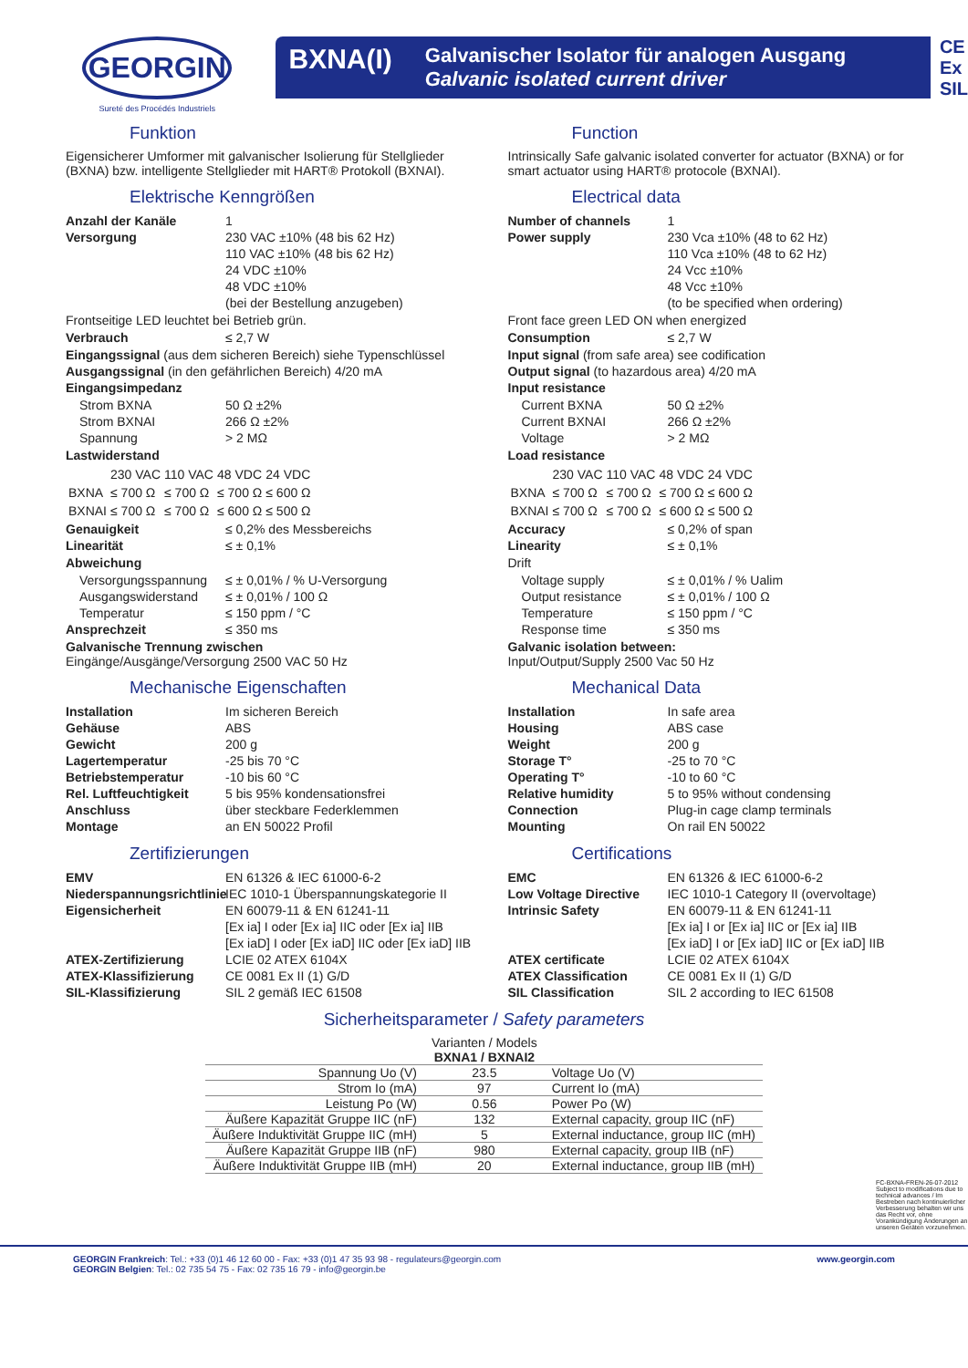GEORGIN
Sureté des Procédés Industriels
BXNA(I) Galvanischer Isolator für analogen Ausgang
Galvanic isolated current driver
CE
Ex
SIL
Funktion
Eigensicherer Umformer mit galvanischer Isolierung für Stellglieder (BXNA) bzw. intelligente Stellglieder mit HART® Protokoll (BXNAI).
Elektrische Kenngrößen
Anzahl der Kanäle 1
Versorgung 230 VAC ±10% (48 bis 62 Hz)
110 VAC ±10% (48 bis 62 Hz)
24 VDC ±10%
48 VDC ±10%
(bei der Bestellung anzugeben)
Frontseitige LED leuchtet bei Betrieb grün.
Verbrauch ≤ 2,7 W
Eingangssignal (aus dem sicheren Bereich) siehe Typenschlüssel
Ausgangssignal (in den gefährlichen Bereich) 4/20 mA
Eingangsimpedanz
Strom BXNA 50 Ω ±2%
Strom BXNAI 266 Ω ±2%
Spannung > 2 MΩ
Lastwiderstand
| | 230 VAC | 110 VAC | 48 VDC | 24 VDC |
| BXNA | ≤ 700 Ω | ≤ 700 Ω | ≤ 700 Ω | ≤ 600 Ω |
| BXNAI | ≤ 700 Ω | ≤ 700 Ω | ≤ 600 Ω | ≤ 500 Ω |
Genauigkeit ≤ 0,2% des Messbereichs
Linearität ≤ ± 0,1%
Abweichung
Versorgungsspannung ≤ ± 0,01% / % U-Versorgung
Ausgangswiderstand ≤ ± 0,01% / 100 Ω
Temperatur ≤ 150 ppm / °C
Ansprechzeit ≤ 350 ms
Galvanische Trennung zwischen
Eingänge/Ausgänge/Versorgung 2500 VAC 50 Hz
Mechanische Eigenschaften
Installation Im sicheren Bereich
Gehäuse ABS
Gewicht 200 g
Lagertemperatur -25 bis 70 °C
Betriebstemperatur -10 bis 60 °C
Rel. Luftfeuchtigkeit 5 bis 95% kondensationsfrei
Anschluss über steckbare Federklemmen
Montage an EN 50022 Profil
Zertifizierungen
EMV EN 61326 & IEC 61000-6-2
Niederspannungsrichtlinie IEC 1010-1 Überspannungskategorie II
Eigensicherheit EN 60079-11 & EN 61241-11
[Ex ia] I oder [Ex ia] IIC oder [Ex ia] IIB
[Ex iaD] I oder [Ex iaD] IIC oder [Ex iaD] IIB
ATEX-Zertifizierung LCIE 02 ATEX 6104X
ATEX-Klassifizierung CE 0081 Ex II (1) G/D
SIL-Klassifizierung SIL 2 gemäß IEC 61508
Function
Intrinsically Safe galvanic isolated converter for actuator (BXNA) or for smart actuator using HART® protocole (BXNAI).
Electrical data
Number of channels 1
Power supply 230 Vca ±10% (48 to 62 Hz)
110 Vca ±10% (48 to 62 Hz)
24 Vcc ±10%
48 Vcc ±10%
(to be specified when ordering)
Front face green LED ON when energized
Consumption ≤ 2,7 W
Input signal (from safe area) see codification
Output signal (to hazardous area) 4/20 mA
Input resistance
Current BXNA 50 Ω ±2%
Current BXNAI 266 Ω ±2%
Voltage > 2 MΩ
Load resistance
| | 230 VAC | 110 VAC | 48 VDC | 24 VDC |
| BXNA | ≤ 700 Ω | ≤ 700 Ω | ≤ 700 Ω | ≤ 600 Ω |
| BXNAI | ≤ 700 Ω | ≤ 700 Ω | ≤ 600 Ω | ≤ 500 Ω |
Accuracy ≤ 0,2% of span
Linearity ≤ ± 0,1%
Drift
Voltage supply ≤ ± 0,01% / % Ualim
Output resistance ≤ ± 0,01% / 100 Ω
Temperature ≤ 150 ppm / °C
Response time ≤ 350 ms
Galvanic isolation between:
Input/Output/Supply 2500 Vac 50 Hz
Mechanical Data
Installation In safe area
Housing ABS case
Weight 200 g
Storage T° -25 to 70 °C
Operating T° -10 to 60 °C
Relative humidity 5 to 95% without condensing
Connection Plug-in cage clamp terminals
Mounting On rail EN 50022
Certifications
EMC EN 61326 & IEC 61000-6-2
Low Voltage Directive IEC 1010-1 Category II (overvoltage)
Intrinsic Safety EN 60079-11 & EN 61241-11
[Ex ia] I or [Ex ia] IIC or [Ex ia] IIB
[Ex iaD] I or [Ex iaD] IIC or [Ex iaD] IIB
ATEX certificate LCIE 02 ATEX 6104X
ATEX Classification CE 0081 Ex II (1) G/D
SIL Classification SIL 2 according to IEC 61508
Sicherheitsparameter / Safety parameters
| | Varianten / Models BXNA1 / BXNAI2 | |
| Spannung Uo (V) | 23.5 | Voltage Uo (V) |
| Strom Io (mA) | 97 | Current Io (mA) |
| Leistung Po (W) | 0.56 | Power Po (W) |
| Äußere Kapazität Gruppe IIC (nF) | 132 | External capacity, group IIC (nF) |
| Äußere Induktivität Gruppe IIC (mH) | 5 | External inductance, group IIC (mH) |
| Äußere Kapazität Gruppe IIB (nF) | 980 | External capacity, group IIB (nF) |
| Äußere Induktivität Gruppe IIB (mH) | 20 | External inductance, group IIB (mH) |
FC-BXNA-FREN-26-07-2012
Subject to modifications due to technical advances / Im Bestreben nach kontinuierlicher Verbesserung behalten wir uns das Recht vor, ohne Vorankündigung Änderungen an unseren Geräten vorzunehmen.
GEORGIN Frankreich: Tel.: +33 (0)1 46 12 60 00 - Fax: +33 (0)1 47 35 93 98 - regulateurs@georgin.com
GEORGIN Belgien: Tel.: 02 735 54 75 - Fax: 02 735 16 79 - info@georgin.be www.georgin.com